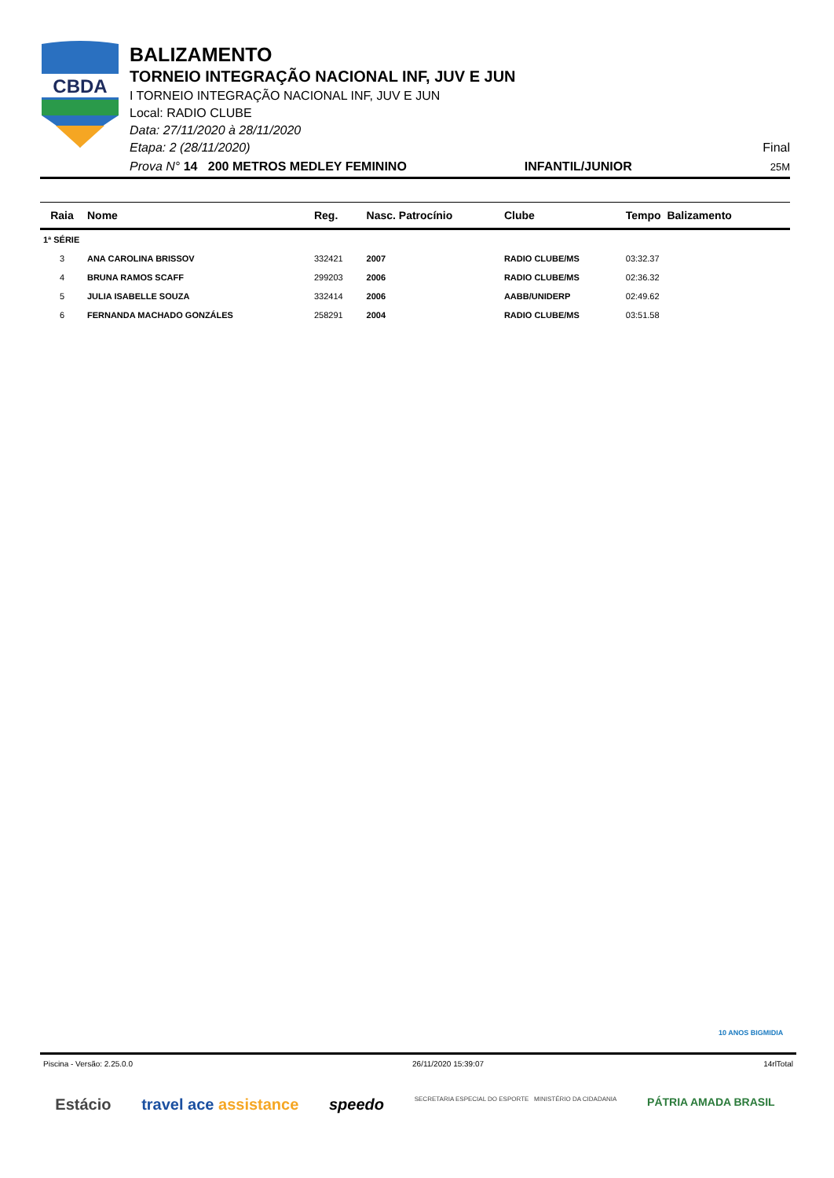CBDA
BALIZAMENTO
TORNEIO INTEGRAÇÃO NACIONAL INF, JUV E JUN
I TORNEIO INTEGRAÇÃO NACIONAL INF, JUV E JUN
Local: RADIO CLUBE
Data: 27/11/2020 à 28/11/2020
Etapa: 2 (28/11/2020) Final
Prova N° 14 200 METROS MEDLEY FEMININO INFANTIL/JUNIOR 25M
| Raia | Nome | Reg. | Nasc. Patrocínio | Clube | Tempo Balizamento |
| --- | --- | --- | --- | --- | --- |
| 1ª SÉRIE | | | | | |
| 3 | ANA CAROLINA BRISSOV | 332421 | 2007 | RADIO CLUBE/MS | 03:32.37 |
| 4 | BRUNA RAMOS SCAFF | 299203 | 2006 | RADIO CLUBE/MS | 02:36.32 |
| 5 | JULIA ISABELLE SOUZA | 332414 | 2006 | AABB/UNIDERP | 02:49.62 |
| 6 | FERNANDA MACHADO GONZÁLES | 258291 | 2004 | RADIO CLUBE/MS | 03:51.58 |
10 ANOS BIGMIDIA
Piscina - Versão: 2.25.0.0 26/11/2020 15:39:07 14rlTotal
Estácio travel ace assistance speedo SECRETARIA ESPECIAL DO ESPORTE MINISTÉRIO DA CIDADANIA PÁTRIA AMADA BRASIL